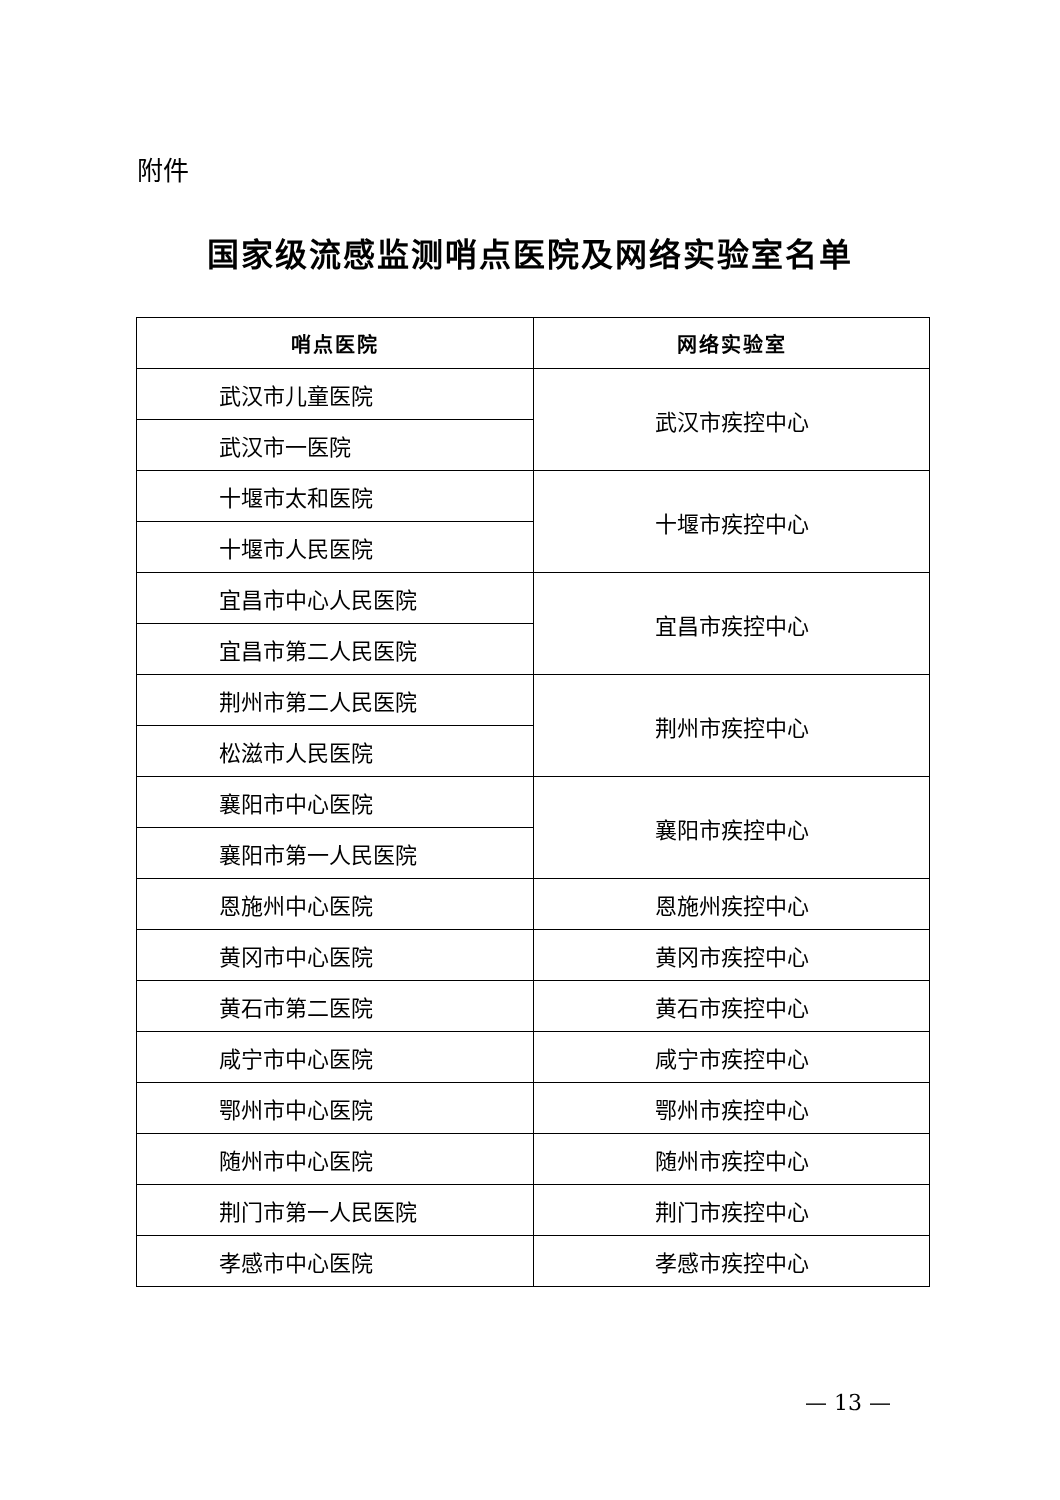附件
国家级流感监测哨点医院及网络实验室名单
| 哨点医院 | 网络实验室 |
| --- | --- |
| 武汉市儿童医院 | 武汉市疾控中心 |
| 武汉市一医院 | |
| 十堰市太和医院 | 十堰市疾控中心 |
| 十堰市人民医院 | |
| 宜昌市中心人民医院 | 宜昌市疾控中心 |
| 宜昌市第二人民医院 | |
| 荆州市第二人民医院 | 荆州市疾控中心 |
| 松滋市人民医院 | |
| 襄阳市中心医院 | 襄阳市疾控中心 |
| 襄阳市第一人民医院 | |
| 恩施州中心医院 | 恩施州疾控中心 |
| 黄冈市中心医院 | 黄冈市疾控中心 |
| 黄石市第二医院 | 黄石市疾控中心 |
| 咸宁市中心医院 | 咸宁市疾控中心 |
| 鄂州市中心医院 | 鄂州市疾控中心 |
| 随州市中心医院 | 随州市疾控中心 |
| 荆门市第一人民医院 | 荆门市疾控中心 |
| 孝感市中心医院 | 孝感市疾控中心 |
— 13 —